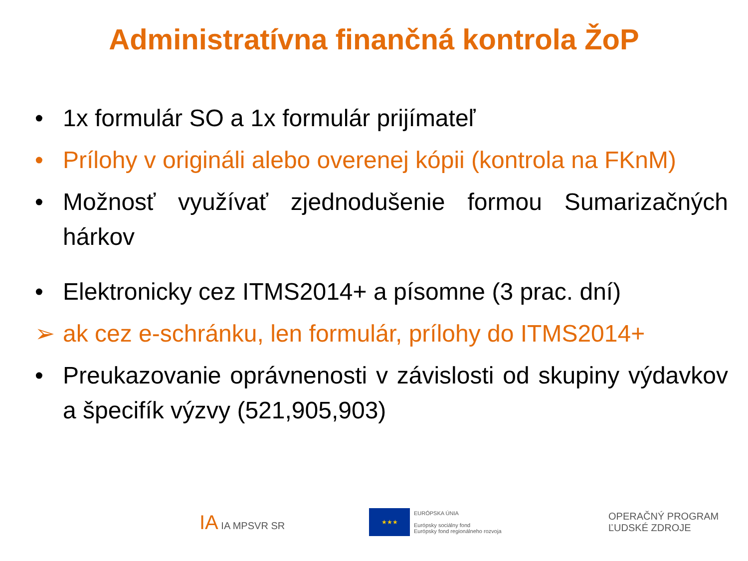Administratívna finančná kontrola ŽoP
• 1x formulár SO a 1x formulár prijímateľ
• Prílohy v origináli alebo overenej kópii (kontrola na FKnM)
• Možnosť využívať zjednodušenie formou Sumarizačných hárkov
• Elektronicky cez ITMS2014+ a písomne (3 prac. dní)
➢ ak cez e-schránku, len formulár, prílohy do ITMS2014+
• Preukazovanie oprávnenosti v závislosti od skupiny výdavkov a špecifík výzvy (521,905,903)
IA IA MPSVR SR
★★★
EURÓPSKA ÚNIA
Európsky sociálny fond
Európsky fond regionálneho rozvoja
OPERAČNÝ PROGRAM
ĽUDSKÉ ZDROJE